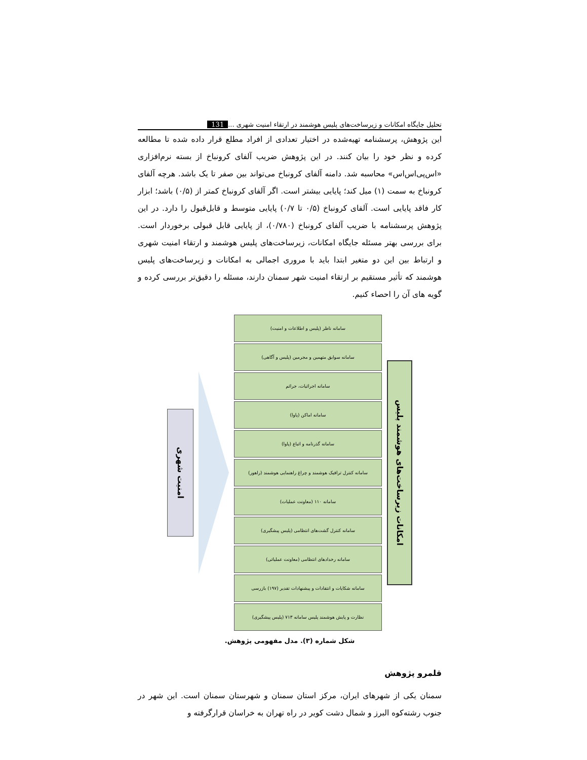تحلیل جایگاه امکانات و زیرساخت‌های پلیس هوشمند در ارتقاء امنیت شهری ... 131
این پژوهش، پرسشنامه تهیه‌شده در اختیار تعدادی از افراد مطلع قرار داده شده تا مطالعه کرده و نظر خود را بیان کنند. در این پژوهش ضریب آلفای کرونباخ از بسته نرم‌افزاری «اس‌پی‌اس‌اس» محاسبه شد. دامنه آلفای کرونباخ می‌تواند بین صفر تا یک باشد. هرچه آلفای کرونباخ به سمت (۱) میل کند؛ پایایی بیشتر است. اگر آلفای کرونباخ کمتر از (۰/۵) باشد؛ ابزار کار فاقد پایایی است. آلفای کرونباخ (۰/۵ تا ۰/۷) پایایی متوسط و قابل‌قبول را دارد. در این پژوهش پرسشنامه با ضریب آلفای کرونباخ (۰/۷۸۰)، از پایایی قابل قبولی برخوردار است. برای بررسی بهتر مسئله جایگاه امکانات، زیرساخت‌های پلیس هوشمند و ارتقاء امنیت شهری و ارتباط بین این دو متغیر ابتدا باید با مروری اجمالی به امکانات و زیرساخت‌های پلیس هوشمند که تأثیر مستقیم بر ارتقاء امنیت شهر سمنان دارند، مسئله را دقیق‌تر بررسی کرده و گویه های آن را احصاء کنیم.
امکانات زیرساخت‌های هوشمند پلیس
سامانه ناظر (پلیس و اطلاعات و امنیت)
سامانه سوابق متهمین و مجرمین (پلیس و آگاهی)
سامانه اجرائیات، جرائم
سامانه اماکن (پاوا)
سامانه گذرنامه و اتباع (پاوا)
سامانه کنترل ترافیک هوشمند و چراغ راهنمایی هوشمند (راهور)
سامانه ۱۱۰ (معاونت عملیات)
سامانه کنترل گشت‌های انتظامی (پلیس پیشگیری)
سامانه رخدادهای انتظامی (معاونت عملیاتی)
سامانه شکایات و انتقادات و پیشنهادات تقدیر (۱۹۷) بازرسی
نظارت و پایش هوشمند پلیس سامانه ۷۱۳ (پلیس پیشگیری)
امنیت شهری
شکل شماره (۳). مدل مفهومی پژوهش.
قلمرو پژوهش
سمنان یکی از شهرهای ایران، مرکز استان سمنان و شهرستان سمنان است. این شهر در جنوب رشته‌کوه البرز و شمال دشت کویر در راه تهران به خراسان قرارگرفته و